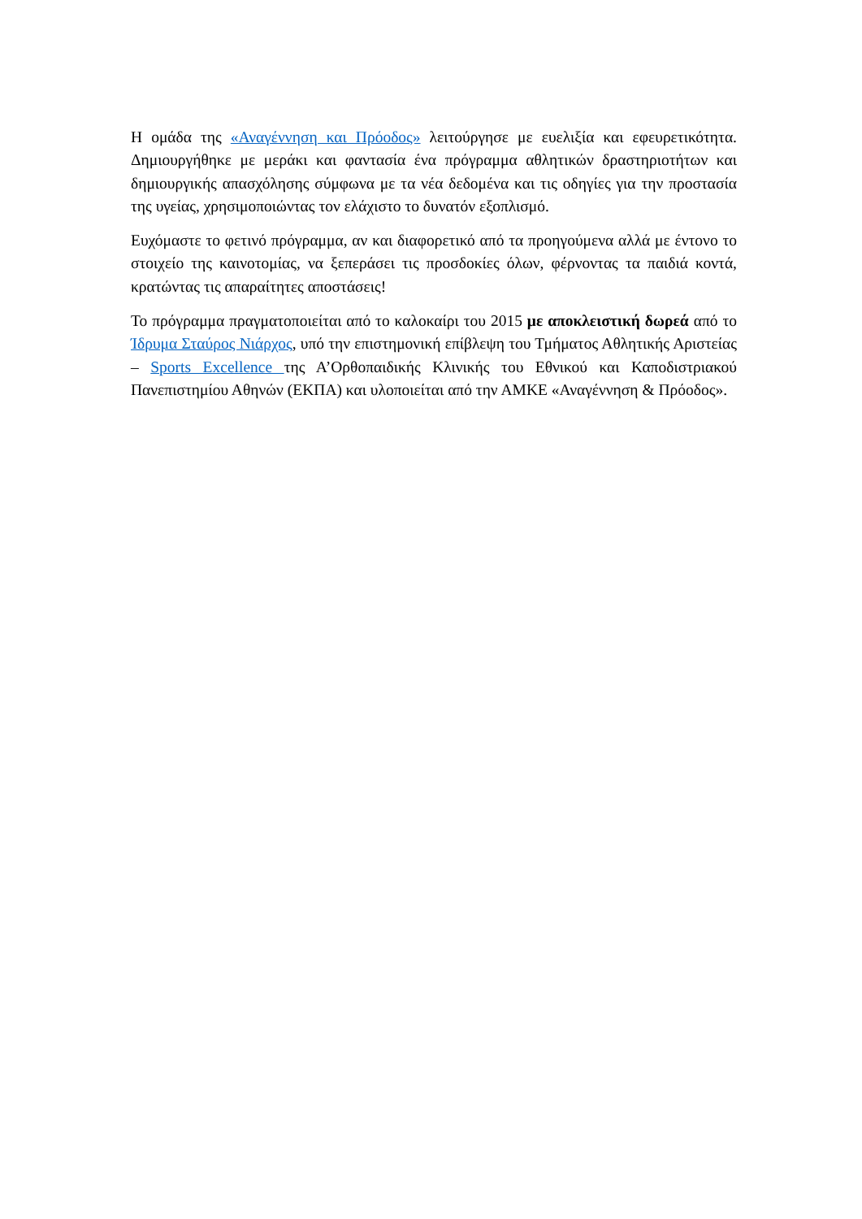Η ομάδα της «Αναγέννηση και Πρόοδος» λειτούργησε με ευελιξία και εφευρετικότητα. Δημιουργήθηκε με μεράκι και φαντασία ένα πρόγραμμα αθλητικών δραστηριοτήτων και δημιουργικής απασχόλησης σύμφωνα με τα νέα δεδομένα και τις οδηγίες για την προστασία της υγείας, χρησιμοποιώντας τον ελάχιστο το δυνατόν εξοπλισμό.
Ευχόμαστε το φετινό πρόγραμμα, αν και διαφορετικό από τα προηγούμενα αλλά με έντονο το στοιχείο της καινοτομίας, να ξεπεράσει τις προσδοκίες όλων, φέρνοντας τα παιδιά κοντά, κρατώντας τις απαραίτητες αποστάσεις!
Το πρόγραμμα πραγματοποιείται από το καλοκαίρι του 2015 με αποκλειστική δωρεά από το Ίδρυμα Σταύρος Νιάρχος, υπό την επιστημονική επίβλεψη του Τμήματος Αθλητικής Αριστείας – Sports Excellence της Α’Ορθοπαιδικής Κλινικής του Εθνικού και Καποδιστριακού Πανεπιστημίου Αθηνών (ΕΚΠΑ) και υλοποιείται από την ΑΜΚΕ «Αναγέννηση & Πρόοδος».